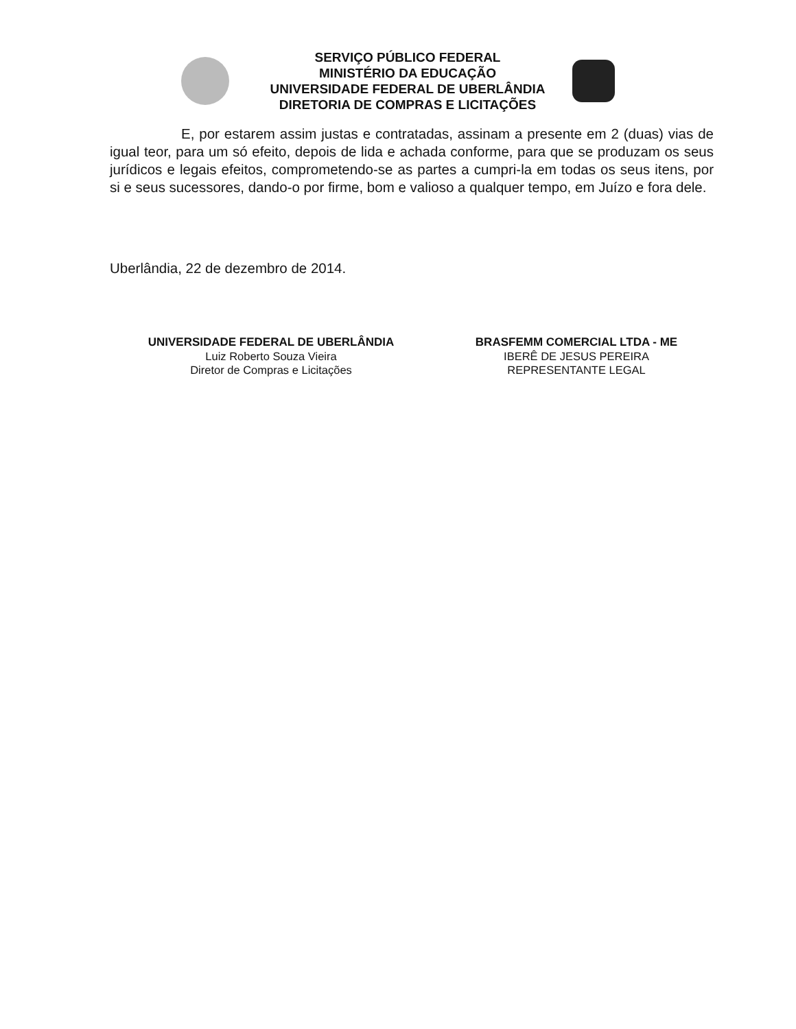SERVIÇO PÚBLICO FEDERAL
MINISTÉRIO DA EDUCAÇÃO
UNIVERSIDADE FEDERAL DE UBERLÂNDIA
DIRETORIA DE COMPRAS E LICITAÇÕES
E, por estarem assim justas e contratadas, assinam a presente em 2 (duas) vias de igual teor, para um só efeito, depois de lida e achada conforme, para que se produzam os seus jurídicos e legais efeitos, comprometendo-se as partes a cumpri-la em todas os seus itens, por si e seus sucessores, dando-o por firme, bom e valioso a qualquer tempo, em Juízo e fora dele.
Uberlândia, 22 de dezembro de 2014.
UNIVERSIDADE FEDERAL DE UBERLÂNDIA
Luiz Roberto Souza Vieira
Diretor de Compras e Licitações
BRASFEMM COMERCIAL LTDA - ME
IBERÊ DE JESUS PEREIRA
REPRESENTANTE LEGAL